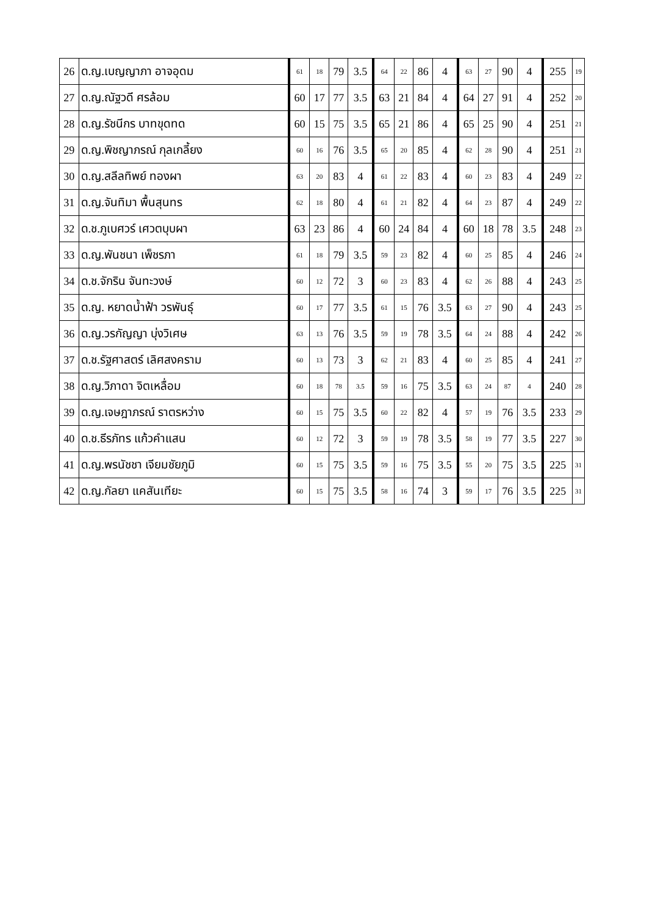| 26 | ด.ญ.เบญญาภา อาจอุดม | 61 | 18 | 79 | 3.5 | 64 | 22 | 86 | 4 | 63 | 27 | 90 | 4 | 255 | 19 |
| 27 | ด.ญ.ณัฐวดี ศรล้อม | 60 | 17 | 77 | 3.5 | 63 | 21 | 84 | 4 | 64 | 27 | 91 | 4 | 252 | 20 |
| 28 | ด.ญ.รัชนีกร บาทขุดทด | 60 | 15 | 75 | 3.5 | 65 | 21 | 86 | 4 | 65 | 25 | 90 | 4 | 251 | 21 |
| 29 | ด.ญ.พิชญาภรณ์ กุลเกลี้ยง | 60 | 16 | 76 | 3.5 | 65 | 20 | 85 | 4 | 62 | 28 | 90 | 4 | 251 | 21 |
| 30 | ด.ญ.สลีลทิพย์ ทองผา | 63 | 20 | 83 | 4 | 61 | 22 | 83 | 4 | 60 | 23 | 83 | 4 | 249 | 22 |
| 31 | ด.ญ.จันทิมา พื้นสุนทร | 62 | 18 | 80 | 4 | 61 | 21 | 82 | 4 | 64 | 23 | 87 | 4 | 249 | 22 |
| 32 | ด.ช.ภูเบศวร์ เศวตบุบผา | 63 | 23 | 86 | 4 | 60 | 24 | 84 | 4 | 60 | 18 | 78 | 3.5 | 248 | 23 |
| 33 | ด.ญ.พันชนา เพ็ชรภา | 61 | 18 | 79 | 3.5 | 59 | 23 | 82 | 4 | 60 | 25 | 85 | 4 | 246 | 24 |
| 34 | ด.ช.จักริน จันทะวงษ์ | 60 | 12 | 72 | 3 | 60 | 23 | 83 | 4 | 62 | 26 | 88 | 4 | 243 | 25 |
| 35 | ด.ญ. หยาดน้ำฟ้า วรพันธุ์ | 60 | 17 | 77 | 3.5 | 61 | 15 | 76 | 3.5 | 63 | 27 | 90 | 4 | 243 | 25 |
| 36 | ด.ญ.วรกัญญา บุ่งวิเศษ | 63 | 13 | 76 | 3.5 | 59 | 19 | 78 | 3.5 | 64 | 24 | 88 | 4 | 242 | 26 |
| 37 | ด.ช.รัฐศาสตร์ เลิศสงคราม | 60 | 13 | 73 | 3 | 62 | 21 | 83 | 4 | 60 | 25 | 85 | 4 | 241 | 27 |
| 38 | ด.ญ.วิภาดา จิตเหลื่อม | 60 | 18 | 78 | 3.5 | 59 | 16 | 75 | 3.5 | 63 | 24 | 87 | 4 | 240 | 28 |
| 39 | ด.ญ.เจษฎาภรณ์ ราตรหว่าง | 60 | 15 | 75 | 3.5 | 60 | 22 | 82 | 4 | 57 | 19 | 76 | 3.5 | 233 | 29 |
| 40 | ด.ช.ธีรภัทร แก้วคำแสน | 60 | 12 | 72 | 3 | 59 | 19 | 78 | 3.5 | 58 | 19 | 77 | 3.5 | 227 | 30 |
| 41 | ด.ญ.พรนัชชา เจียมชัยภูมิ | 60 | 15 | 75 | 3.5 | 59 | 16 | 75 | 3.5 | 55 | 20 | 75 | 3.5 | 225 | 31 |
| 42 | ด.ญ.กัลยา แคสันเทียะ | 60 | 15 | 75 | 3.5 | 58 | 16 | 74 | 3 | 59 | 17 | 76 | 3.5 | 225 | 31 |